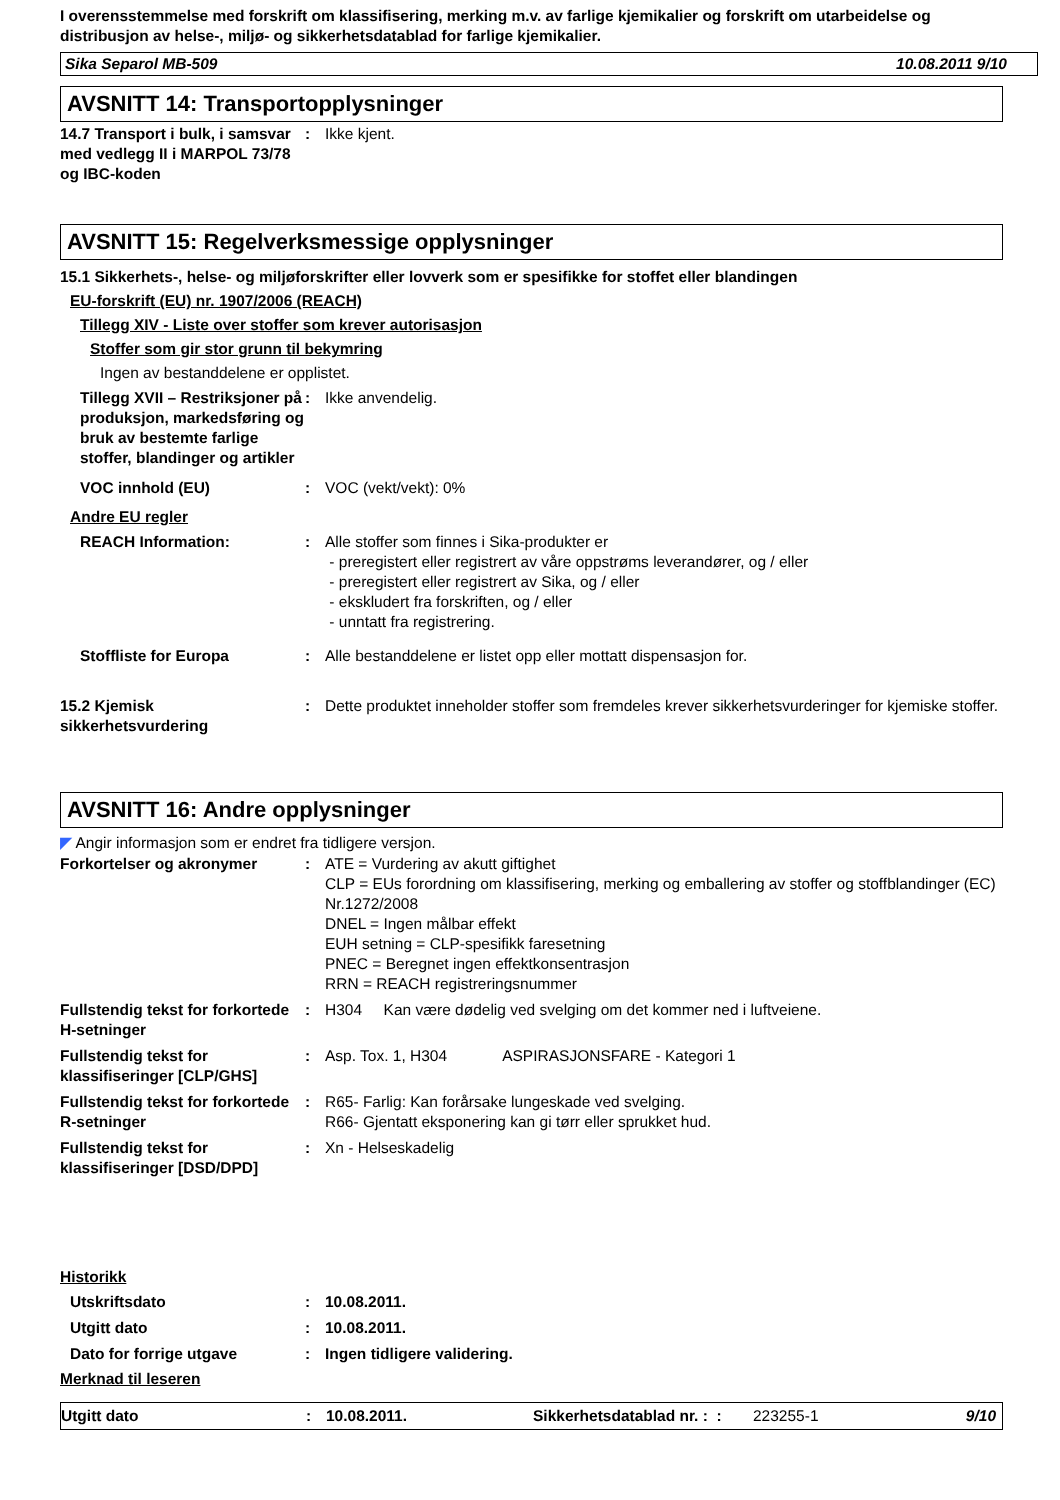I overensstemmelse med forskrift om klassifisering, merking m.v. av farlige kjemikalier og forskrift om utarbeidelse og distribusjon av helse-, miljø- og sikkerhetsdatablad for farlige kjemikalier.
Sika Separol MB-509 10.08.2011 9/10
AVSNITT 14: Transportopplysninger
14.7 Transport i bulk, i samsvar med vedlegg II i MARPOL 73/78 og IBC-koden
: Ikke kjent.
AVSNITT 15: Regelverksmessige opplysninger
15.1 Sikkerhets-, helse- og miljøforskrifter eller lovverk som er spesifikke for stoffet eller blandingen
EU-forskrift (EU) nr. 1907/2006 (REACH)
Tillegg XIV - Liste over stoffer som krever autorisasjon
Stoffer som gir stor grunn til bekymring
Ingen av bestanddelene er opplistet.
Tillegg XVII – Restriksjoner på produksjon, markedsføring og bruk av bestemte farlige stoffer, blandinger og artikler
: Ikke anvendelig.
VOC innhold (EU) : VOC (vekt/vekt): 0%
Andre EU regler
REACH Information: : Alle stoffer som finnes i Sika-produkter er
- preregistert eller registrert av våre oppstrøms leverandører, og / eller
- preregistert eller registrert av Sika, og / eller
- ekskludert fra forskriften, og / eller
- unntatt fra registrering.
Stoffliste for Europa : Alle bestanddelene er listet opp eller mottatt dispensasjon for.
15.2 Kjemisk sikkerhetsvurdering
: Dette produktet inneholder stoffer som fremdeles krever sikkerhetsvurderinger for kjemiske stoffer.
AVSNITT 16: Andre opplysninger
◤ Angir informasjon som er endret fra tidligere versjon.
Forkortelser og akronymer : ATE = Vurdering av akutt giftighet
CLP = EUs forordning om klassifisering, merking og emballering av stoffer og stoffblandinger (EC) Nr.1272/2008
DNEL = Ingen målbar effekt
EUH setning = CLP-spesifikk faresetning
PNEC = Beregnet ingen effektkonsentrasjon
RRN = REACH registreringsnummer
Fullstendig tekst for forkortede H-setninger
: H304 Kan være dødelig ved svelging om det kommer ned i luftveiene.
Fullstendig tekst for klassifiseringer [CLP/GHS]
: Asp. Tox. 1, H304 ASPIRASJONSFARE - Kategori 1
Fullstendig tekst for forkortede R-setninger
: R65- Farlig: Kan forårsake lungeskade ved svelging.
R66- Gjentatt eksponering kan gi tørr eller sprukket hud.
Fullstendig tekst for klassifiseringer [DSD/DPD]
: Xn - Helseskadelig
Historikk
Utskriftsdato : 10.08.2011.
Utgitt dato : 10.08.2011.
Dato for forrige utgave : Ingen tidligere validering.
Merknad til leseren
Utgitt dato : 10.08.2011. Sikkerhetsdatablad nr. : :
223255-1 9/10